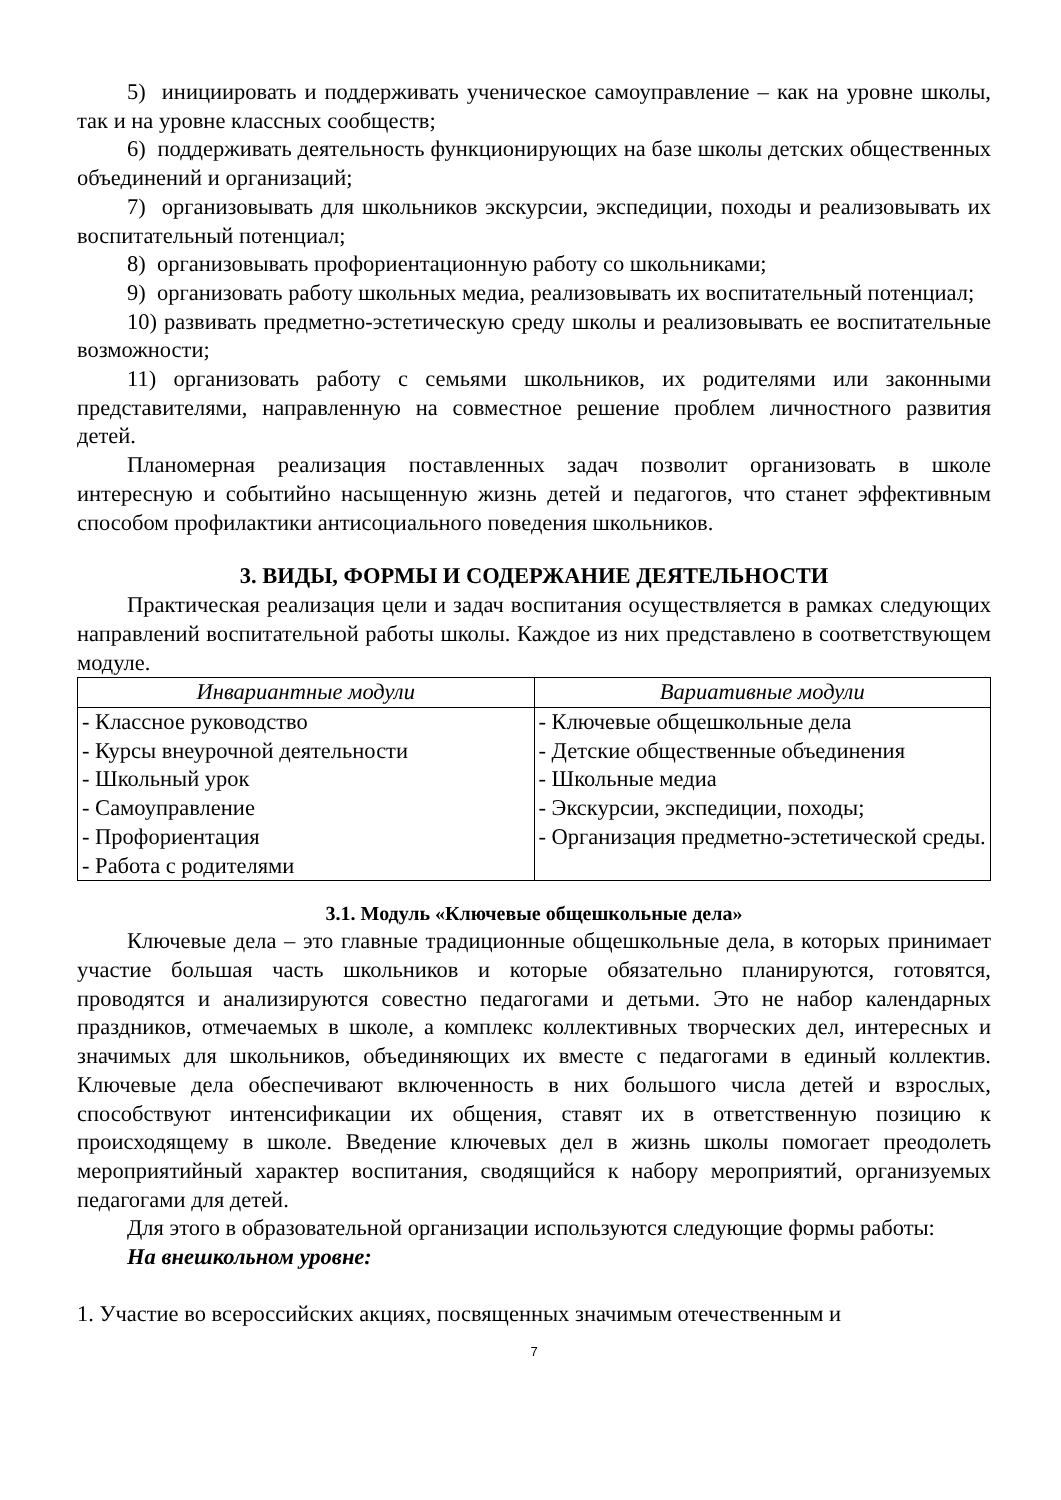5) инициировать и поддерживать ученическое самоуправление – как на уровне школы, так и на уровне классных сообществ;
6) поддерживать деятельность функционирующих на базе школы детских общественных объединений и организаций;
7) организовывать для школьников экскурсии, экспедиции, походы и реализовывать их воспитательный потенциал;
8) организовывать профориентационную работу со школьниками;
9) организовать работу школьных медиа, реализовывать их воспитательный потенциал;
10) развивать предметно-эстетическую среду школы и реализовывать ее воспитательные возможности;
11) организовать работу с семьями школьников, их родителями или законными представителями, направленную на совместное решение проблем личностного развития детей.
Планомерная реализация поставленных задач позволит организовать в школе интересную и событийно насыщенную жизнь детей и педагогов, что станет эффективным способом профилактики антисоциального поведения школьников.
3. ВИДЫ, ФОРМЫ И СОДЕРЖАНИЕ ДЕЯТЕЛЬНОСТИ
Практическая реализация цели и задач воспитания осуществляется в рамках следующих направлений воспитательной работы школы. Каждое из них представлено в соответствующем модуле.
| Инвариантные модули | Вариативные модули |
| --- | --- |
| - Классное руководство - Курсы внеурочной деятельности - Школьный урок - Самоуправление - Профориентация - Работа с родителями | - Ключевые общешкольные дела - Детские общественные объединения - Школьные медиа - Экскурсии, экспедиции, походы; - Организация предметно-эстетической среды. |
3.1. Модуль «Ключевые общешкольные дела»
Ключевые дела – это главные традиционные общешкольные дела, в которых принимает участие большая часть школьников и которые обязательно планируются, готовятся, проводятся и анализируются совестно педагогами и детьми. Это не набор календарных праздников, отмечаемых в школе, а комплекс коллективных творческих дел, интересных и значимых для школьников, объединяющих их вместе с педагогами в единый коллектив. Ключевые дела обеспечивают включенность в них большого числа детей и взрослых, способствуют интенсификации их общения, ставят их в ответственную позицию к происходящему в школе. Введение ключевых дел в жизнь школы помогает преодолеть мероприятийный характер воспитания, сводящийся к набору мероприятий, организуемых педагогами для детей.
Для этого в образовательной организации используются следующие формы работы:
На внешкольном уровне:
1. Участие во всероссийских акциях, посвященных значимым отечественным и
7